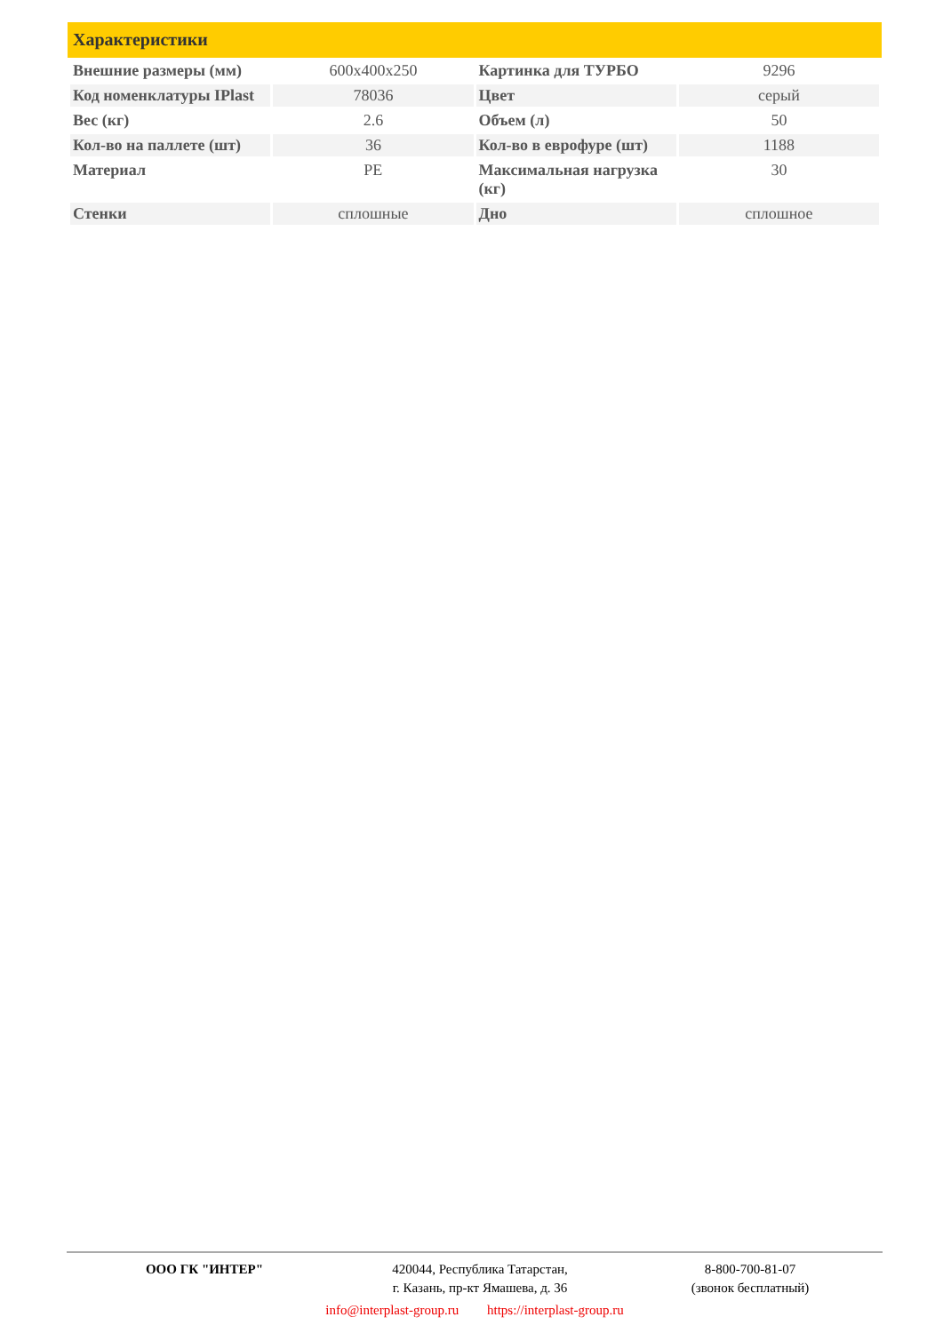Характеристики
| Внешние размеры (мм) | 600x400x250 | Картинка для ТУРБО | 9296 |
| Код номенклатуры IPlast | 78036 | Цвет | серый |
| Вес (кг) | 2.6 | Объем (л) | 50 |
| Кол-во на паллете (шт) | 36 | Кол-во в еврофуре (шт) | 1188 |
| Материал | PE | Максимальная нагрузка (кг) | 30 |
| Стенки | сплошные | Дно | сплошное |
ООО ГК "ИНТЕР" 420044, Республика Татарстан,
г. Казань, пр-кт Ямашева, д. 36
8-800-700-81-07
(звонок бесплатный)
info@interplast-group.ru https://interplast-group.ru